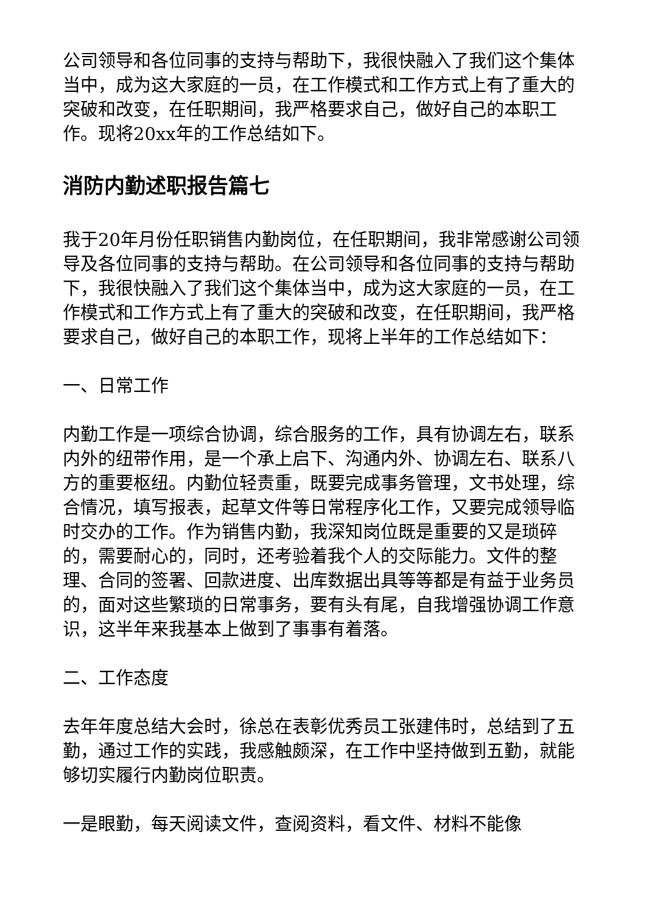公司领导和各位同事的支持与帮助下，我很快融入了我们这个集体当中，成为这大家庭的一员，在工作模式和工作方式上有了重大的突破和改变，在任职期间，我严格要求自己，做好自己的本职工作。现将20xx年的工作总结如下。
消防内勤述职报告篇七
我于20年月份任职销售内勤岗位，在任职期间，我非常感谢公司领导及各位同事的支持与帮助。在公司领导和各位同事的支持与帮助下，我很快融入了我们这个集体当中，成为这大家庭的一员，在工作模式和工作方式上有了重大的突破和改变，在任职期间，我严格要求自己，做好自己的本职工作，现将上半年的工作总结如下：
一、日常工作
内勤工作是一项综合协调，综合服务的工作，具有协调左右，联系内外的纽带作用，是一个承上启下、沟通内外、协调左右、联系八方的重要枢纽。内勤位轻责重，既要完成事务管理，文书处理，综合情况，填写报表，起草文件等日常程序化工作，又要完成领导临时交办的工作。作为销售内勤，我深知岗位既是重要的又是琐碎的，需要耐心的，同时，还考验着我个人的交际能力。文件的整理、合同的签署、回款进度、出库数据出具等等都是有益于业务员的，面对这些繁琐的日常事务，要有头有尾，自我增强协调工作意识，这半年来我基本上做到了事事有着落。
二、工作态度
去年年度总结大会时，徐总在表彰优秀员工张建伟时，总结到了五勤，通过工作的实践，我感触颇深，在工作中坚持做到五勤，就能够切实履行内勤岗位职责。
一是眼勤，每天阅读文件，查阅资料，看文件、材料不能像